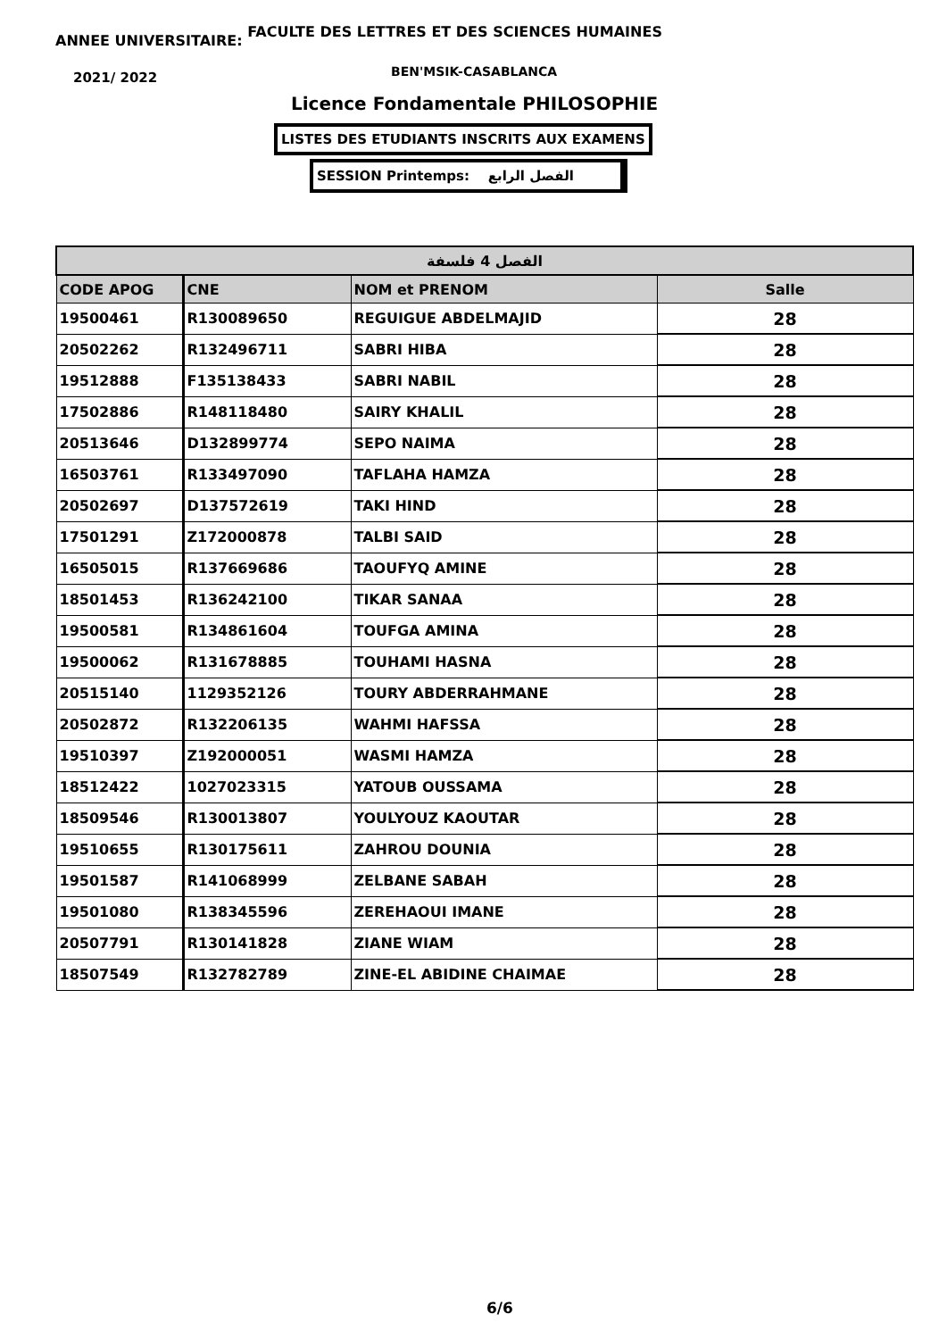ANNEE UNIVERSITAIRE: FACULTE DES LETTRES ET DES SCIENCES HUMAINES
2021/ 2022 BEN'MSIK-CASABLANCA
Licence Fondamentale PHILOSOPHIE
LISTES DES ETUDIANTS INSCRITS AUX EXAMENS
SESSION Printemps: الفصل الرابع
| الفصل 4 فلسفة | | | |
| --- | --- | --- | --- |
| CODE APOG | CNE | NOM et PRENOM | Salle |
| 19500461 | R130089650 | REGUIGUE ABDELMAJID | 28 |
| 20502262 | R132496711 | SABRI HIBA | 28 |
| 19512888 | F135138433 | SABRI NABIL | 28 |
| 17502886 | R148118480 | SAIRY KHALIL | 28 |
| 20513646 | D132899774 | SEPO NAIMA | 28 |
| 16503761 | R133497090 | TAFLAHA HAMZA | 28 |
| 20502697 | D137572619 | TAKI HIND | 28 |
| 17501291 | Z172000878 | TALBI SAID | 28 |
| 16505015 | R137669686 | TAOUFYQ AMINE | 28 |
| 18501453 | R136242100 | TIKAR SANAA | 28 |
| 19500581 | R134861604 | TOUFGA AMINA | 28 |
| 19500062 | R131678885 | TOUHAMI HASNA | 28 |
| 20515140 | 1129352126 | TOURY ABDERRAHMANE | 28 |
| 20502872 | R132206135 | WAHMI HAFSSA | 28 |
| 19510397 | Z192000051 | WASMI HAMZA | 28 |
| 18512422 | 1027023315 | YATOUB OUSSAMA | 28 |
| 18509546 | R130013807 | YOULYOUZ KAOUTAR | 28 |
| 19510655 | R130175611 | ZAHROU DOUNIA | 28 |
| 19501587 | R141068999 | ZELBANE SABAH | 28 |
| 19501080 | R138345596 | ZEREHAOUI IMANE | 28 |
| 20507791 | R130141828 | ZIANE WIAM | 28 |
| 18507549 | R132782789 | ZINE-EL ABIDINE CHAIMAE | 28 |
6/6